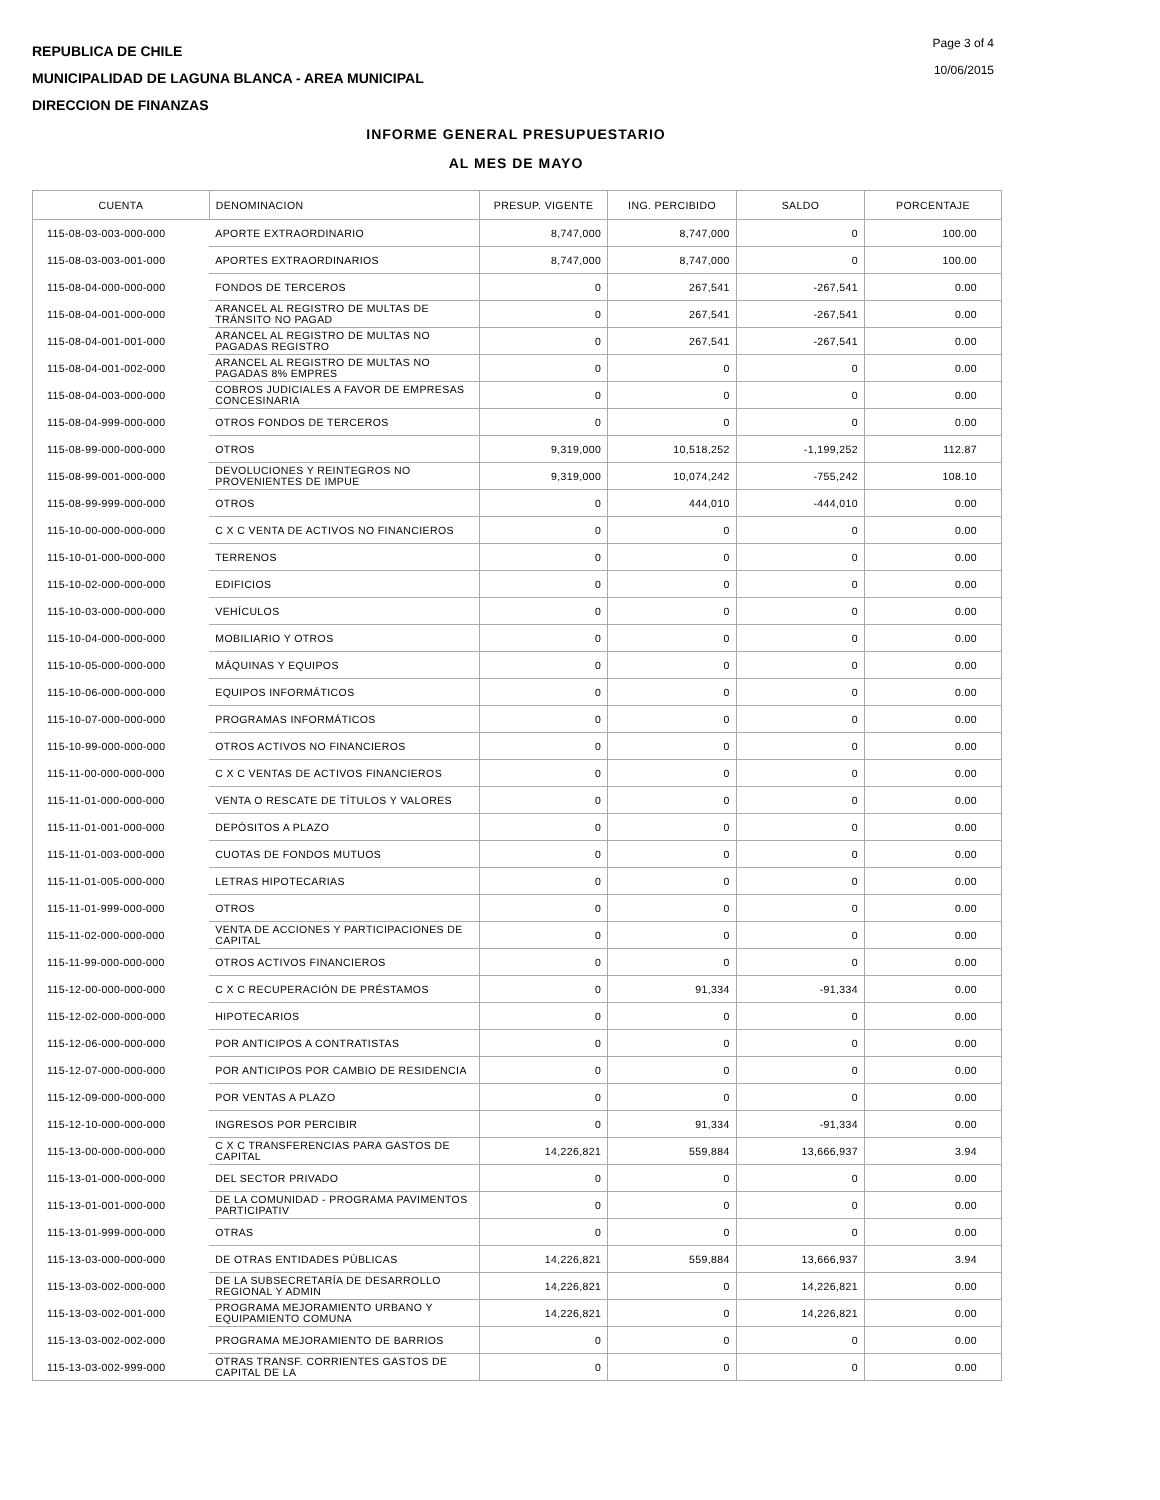REPUBLICA DE CHILE
MUNICIPALIDAD DE LAGUNA BLANCA - AREA MUNICIPAL
DIRECCION DE FINANZAS
Page 3 of 4
10/06/2015
INFORME GENERAL PRESUPUESTARIO
AL MES DE MAYO
| CUENTA | DENOMINACION | PRESUP. VIGENTE | ING. PERCIBIDO | SALDO | PORCENTAJE |
| --- | --- | --- | --- | --- | --- |
| 115-08-03-003-000-000 | APORTE EXTRAORDINARIO | 8,747,000 | 8,747,000 | 0 | 100.00 |
| 115-08-03-003-001-000 | APORTES EXTRAORDINARIOS | 8,747,000 | 8,747,000 | 0 | 100.00 |
| 115-08-04-000-000-000 | FONDOS DE TERCEROS | 0 | 267,541 | -267,541 | 0.00 |
| 115-08-04-001-000-000 | ARANCEL AL REGISTRO DE MULTAS DE TRÁNSITO NO PAGAD | 0 | 267,541 | -267,541 | 0.00 |
| 115-08-04-001-001-000 | ARANCEL AL REGISTRO DE MULTAS NO PAGADAS REGISTRO | 0 | 267,541 | -267,541 | 0.00 |
| 115-08-04-001-002-000 | ARANCEL AL REGISTRO DE MULTAS NO PAGADAS 8% EMPRES | 0 | 0 | 0 | 0.00 |
| 115-08-04-003-000-000 | COBROS JUDICIALES A FAVOR DE EMPRESAS CONCESINARIA | 0 | 0 | 0 | 0.00 |
| 115-08-04-999-000-000 | OTROS FONDOS DE TERCEROS | 0 | 0 | 0 | 0.00 |
| 115-08-99-000-000-000 | OTROS | 9,319,000 | 10,518,252 | -1,199,252 | 112.87 |
| 115-08-99-001-000-000 | DEVOLUCIONES Y REINTEGROS NO PROVENIENTES DE IMPUE | 9,319,000 | 10,074,242 | -755,242 | 108.10 |
| 115-08-99-999-000-000 | OTROS | 0 | 444,010 | -444,010 | 0.00 |
| 115-10-00-000-000-000 | C X C VENTA DE ACTIVOS NO FINANCIEROS | 0 | 0 | 0 | 0.00 |
| 115-10-01-000-000-000 | TERRENOS | 0 | 0 | 0 | 0.00 |
| 115-10-02-000-000-000 | EDIFICIOS | 0 | 0 | 0 | 0.00 |
| 115-10-03-000-000-000 | VEHÍCULOS | 0 | 0 | 0 | 0.00 |
| 115-10-04-000-000-000 | MOBILIARIO Y OTROS | 0 | 0 | 0 | 0.00 |
| 115-10-05-000-000-000 | MÁQUINAS Y EQUIPOS | 0 | 0 | 0 | 0.00 |
| 115-10-06-000-000-000 | EQUIPOS INFORMÁTICOS | 0 | 0 | 0 | 0.00 |
| 115-10-07-000-000-000 | PROGRAMAS INFORMÁTICOS | 0 | 0 | 0 | 0.00 |
| 115-10-99-000-000-000 | OTROS ACTIVOS NO FINANCIEROS | 0 | 0 | 0 | 0.00 |
| 115-11-00-000-000-000 | C X C VENTAS DE ACTIVOS FINANCIEROS | 0 | 0 | 0 | 0.00 |
| 115-11-01-000-000-000 | VENTA O RESCATE DE TÍTULOS Y VALORES | 0 | 0 | 0 | 0.00 |
| 115-11-01-001-000-000 | DEPÓSITOS A PLAZO | 0 | 0 | 0 | 0.00 |
| 115-11-01-003-000-000 | CUOTAS DE FONDOS MUTUOS | 0 | 0 | 0 | 0.00 |
| 115-11-01-005-000-000 | LETRAS HIPOTECARIAS | 0 | 0 | 0 | 0.00 |
| 115-11-01-999-000-000 | OTROS | 0 | 0 | 0 | 0.00 |
| 115-11-02-000-000-000 | VENTA DE ACCIONES Y PARTICIPACIONES DE CAPITAL | 0 | 0 | 0 | 0.00 |
| 115-11-99-000-000-000 | OTROS ACTIVOS FINANCIEROS | 0 | 0 | 0 | 0.00 |
| 115-12-00-000-000-000 | C X C RECUPERACIÓN DE PRÉSTAMOS | 0 | 91,334 | -91,334 | 0.00 |
| 115-12-02-000-000-000 | HIPOTECARIOS | 0 | 0 | 0 | 0.00 |
| 115-12-06-000-000-000 | POR ANTICIPOS A CONTRATISTAS | 0 | 0 | 0 | 0.00 |
| 115-12-07-000-000-000 | POR ANTICIPOS POR CAMBIO DE RESIDENCIA | 0 | 0 | 0 | 0.00 |
| 115-12-09-000-000-000 | POR VENTAS A PLAZO | 0 | 0 | 0 | 0.00 |
| 115-12-10-000-000-000 | INGRESOS POR PERCIBIR | 0 | 91,334 | -91,334 | 0.00 |
| 115-13-00-000-000-000 | C X C TRANSFERENCIAS PARA GASTOS DE CAPITAL | 14,226,821 | 559,884 | 13,666,937 | 3.94 |
| 115-13-01-000-000-000 | DEL SECTOR PRIVADO | 0 | 0 | 0 | 0.00 |
| 115-13-01-001-000-000 | DE LA COMUNIDAD - PROGRAMA PAVIMENTOS PARTICIPATIV | 0 | 0 | 0 | 0.00 |
| 115-13-01-999-000-000 | OTRAS | 0 | 0 | 0 | 0.00 |
| 115-13-03-000-000-000 | DE OTRAS ENTIDADES PÚBLICAS | 14,226,821 | 559,884 | 13,666,937 | 3.94 |
| 115-13-03-002-000-000 | DE LA SUBSECRETARÍA DE DESARROLLO REGIONAL Y ADMIN | 14,226,821 | 0 | 14,226,821 | 0.00 |
| 115-13-03-002-001-000 | PROGRAMA MEJORAMIENTO URBANO Y EQUIPAMIENTO COMUNA | 14,226,821 | 0 | 14,226,821 | 0.00 |
| 115-13-03-002-002-000 | PROGRAMA MEJORAMIENTO DE BARRIOS | 0 | 0 | 0 | 0.00 |
| 115-13-03-002-999-000 | OTRAS TRANSF. CORRIENTES GASTOS DE CAPITAL DE LA | 0 | 0 | 0 | 0.00 |